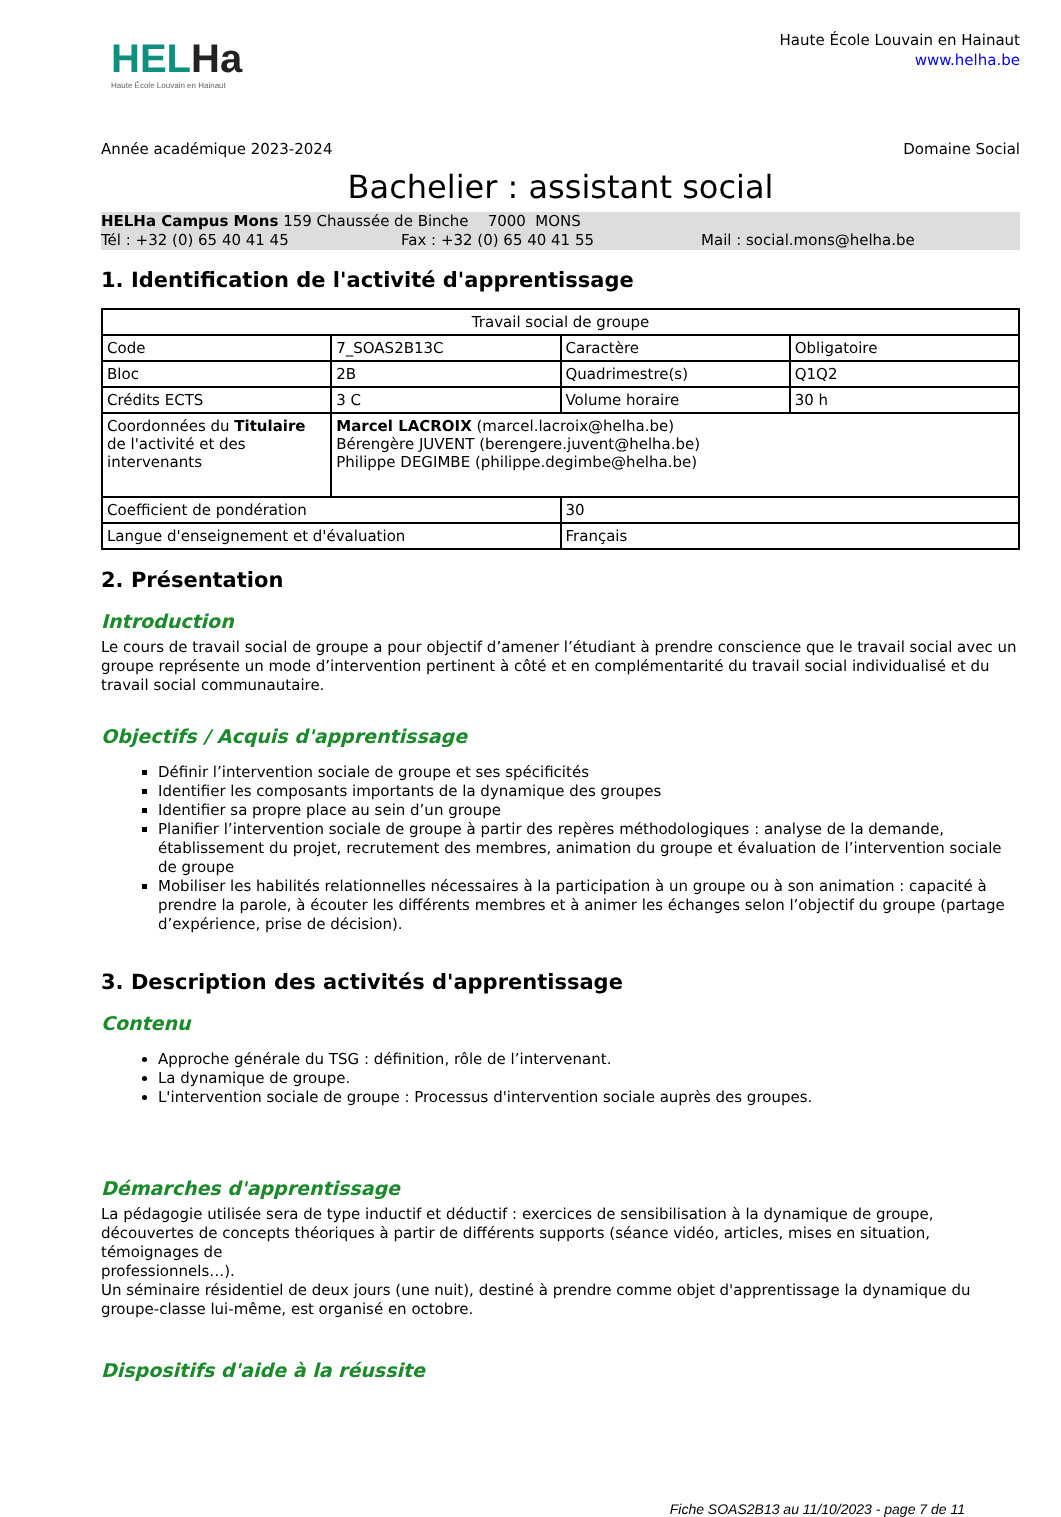HELHa
Haute École Louvain en Hainaut
Haute École Louvain en Hainaut
www.helha.be
Année académique 2023-2024 Domaine Social
Bachelier : assistant social
HELHa Campus Mons 159 Chaussée de Binche 7000 MONS
Tél : +32 (0) 65 40 41 45 Fax : +32 (0) 65 40 41 55 Mail : social.mons@helha.be
1. Identification de l'activité d'apprentissage
| Travail social de groupe | | | |
| Code | 7_SOAS2B13C | Caractère | Obligatoire |
| Bloc | 2B | Quadrimestre(s) | Q1Q2 |
| Crédits ECTS | 3 C | Volume horaire | 30 h |
| Coordonnées du Titulaire de l'activité et des intervenants | Marcel LACROIX (marcel.lacroix@helha.be) Bérengère JUVENT (berengere.juvent@helha.be) Philippe DEGIMBE (philippe.degimbe@helha.be) | | |
| Coefficient de pondération | | 30 | |
| Langue d'enseignement et d'évaluation | | Français | |
2. Présentation
Introduction
Le cours de travail social de groupe a pour objectif d’amener l’étudiant à prendre conscience que le travail social avec un groupe représente un mode d’intervention pertinent à côté et en complémentarité du travail social individualisé et du travail social communautaire.
Objectifs / Acquis d'apprentissage
Définir l’intervention sociale de groupe et ses spécificités
Identifier les composants importants de la dynamique des groupes
Identifier sa propre place au sein d’un groupe
Planifier l’intervention sociale de groupe à partir des repères méthodologiques : analyse de la demande, établissement du projet, recrutement des membres, animation du groupe et évaluation de l’intervention sociale de groupe
Mobiliser les habilités relationnelles nécessaires à la participation à un groupe ou à son animation : capacité à prendre la parole, à écouter les différents membres et à animer les échanges selon l’objectif du groupe (partage d’expérience, prise de décision).
3. Description des activités d'apprentissage
Contenu
Approche générale du TSG : définition, rôle de l’intervenant.
La dynamique de groupe.
L'intervention sociale de groupe : Processus d'intervention sociale auprès des groupes.
Démarches d'apprentissage
La pédagogie utilisée sera de type inductif et déductif : exercices de sensibilisation à la dynamique de groupe, découvertes de concepts théoriques à partir de différents supports (séance vidéo, articles, mises en situation, témoignages de
professionnels…).
Un séminaire résidentiel de deux jours (une nuit), destiné à prendre comme objet d'apprentissage la dynamique du groupe-classe lui-même, est organisé en octobre.
Dispositifs d'aide à la réussite
Fiche SOAS2B13 au 11/10/2023 - page 7 de 11